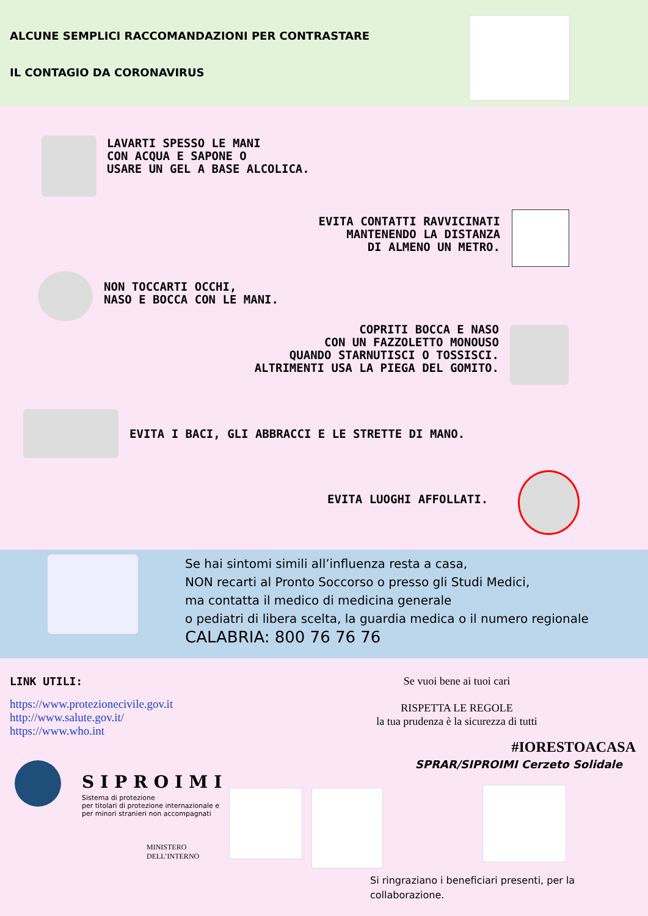ALCUNE SEMPLICI RACCOMANDAZIONI PER CONTRASTARE
IL CONTAGIO DA CORONAVIRUS
LAVARTI SPESSO LE MANI
CON ACQUA E SAPONE O
USARE UN GEL A BASE ALCOLICA.
EVITA CONTATTI RAVVICINATI
MANTENENDO LA DISTANZA
DI ALMENO UN METRO.
NON TOCCARTI OCCHI,
NASO E BOCCA CON LE MANI.
COPRITI BOCCA E NASO
CON UN FAZZOLETTO MONOUSO
QUANDO STARNUTISCI O TOSSISCI.
ALTRIMENTI USA LA PIEGA DEL GOMITO.
EVITA I BACI, GLI ABBRACCI E LE STRETTE DI MANO.
EVITA LUOGHI AFFOLLATI.
Se hai sintomi simili all’influenza resta a casa,
NON recarti al Pronto Soccorso o presso gli Studi Medici,
ma contatta il medico di medicina generale
o pediatri di libera scelta, la guardia medica o il numero regionale
CALABRIA: 800 76 76 76
LINK UTILI:
https://www.protezionecivile.gov.it
http://www.salute.gov.it/
https://www.who.int
Se vuoi bene ai tuoi cari
RISPETTA LE REGOLE
la tua prudenza è la sicurezza di tutti
#IORESTOACASA
SPRAR/SIPROIMI Cerzeto Solidale
SIPROIMI
Sistema di protezione
per titolari di protezione internazionale e
per minori stranieri non accompagnati
MINISTERO
DELL’INTERNO
Si ringraziano i beneficiari presenti, per la
collaborazione.